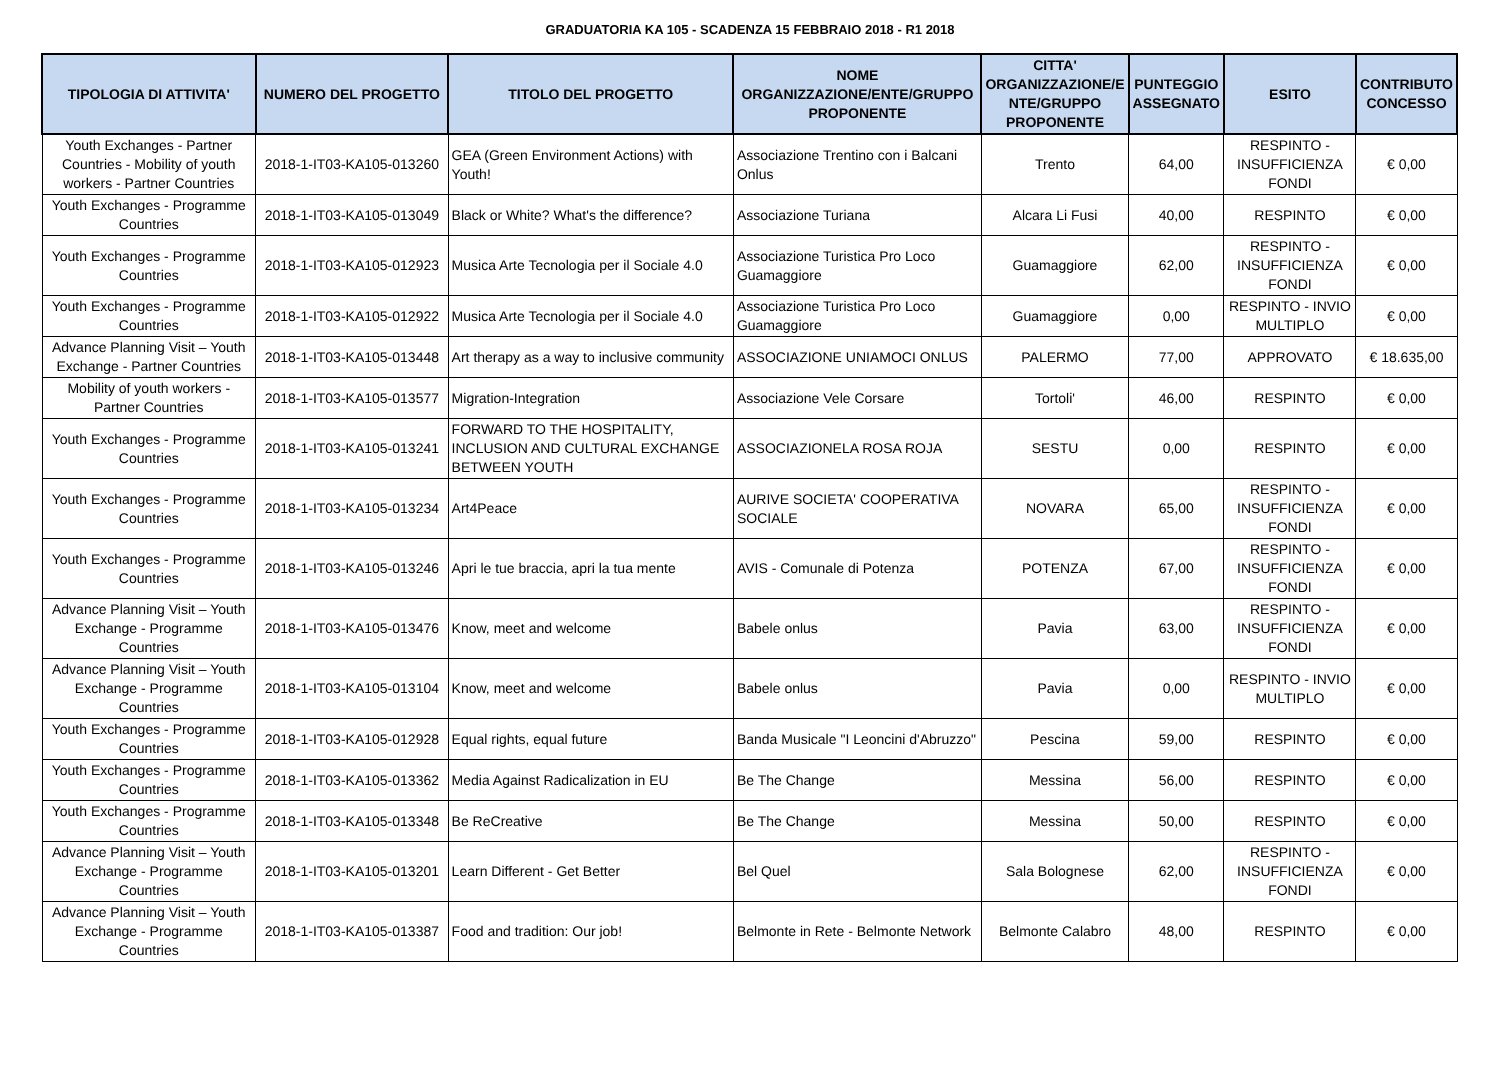GRADUATORIA KA 105 - SCADENZA 15 FEBBRAIO 2018 - R1 2018
| TIPOLOGIA DI ATTIVITA' | NUMERO DEL PROGETTO | TITOLO DEL PROGETTO | NOME ORGANIZZAZIONE/ENTE/GRUPPO PROPONENTE | CITTA' ORGANIZZAZIONE/E NTE/GRUPPO PROPONENTE | PUNTEGGIO ASSEGNATO | ESITO | CONTRIBUTO CONCESSO |
| --- | --- | --- | --- | --- | --- | --- | --- |
| Youth Exchanges - Partner Countries - Mobility of youth workers - Partner Countries | 2018-1-IT03-KA105-013260 | GEA (Green Environment Actions) with Youth! | Associazione Trentino con i Balcani Onlus | Trento | 64,00 | RESPINTO - INSUFFICIENZA FONDI | € 0,00 |
| Youth Exchanges - Programme Countries | 2018-1-IT03-KA105-013049 | Black or White? What's the difference? | Associazione Turiana | Alcara Li Fusi | 40,00 | RESPINTO | € 0,00 |
| Youth Exchanges - Programme Countries | 2018-1-IT03-KA105-012923 | Musica Arte Tecnologia per il Sociale 4.0 | Associazione Turistica Pro Loco Guamaggiore | Guamaggiore | 62,00 | RESPINTO - INSUFFICIENZA FONDI | € 0,00 |
| Youth Exchanges - Programme Countries | 2018-1-IT03-KA105-012922 | Musica Arte Tecnologia per il Sociale 4.0 | Associazione Turistica Pro Loco Guamaggiore | Guamaggiore | 0,00 | RESPINTO - INVIO MULTIPLO | € 0,00 |
| Advance Planning Visit – Youth Exchange - Partner Countries | 2018-1-IT03-KA105-013448 | Art therapy as a way to inclusive community | ASSOCIAZIONE UNIAMOCI ONLUS | PALERMO | 77,00 | APPROVATO | € 18.635,00 |
| Mobility of youth workers - Partner Countries | 2018-1-IT03-KA105-013577 | Migration-Integration | Associazione Vele Corsare | Tortoli' | 46,00 | RESPINTO | € 0,00 |
| Youth Exchanges - Programme Countries | 2018-1-IT03-KA105-013241 | FORWARD TO THE HOSPITALITY, INCLUSION AND CULTURAL EXCHANGE BETWEEN YOUTH | ASSOCIAZIONELA ROSA ROJA | SESTU | 0,00 | RESPINTO | € 0,00 |
| Youth Exchanges - Programme Countries | 2018-1-IT03-KA105-013234 | Art4Peace | AURIVE SOCIETA' COOPERATIVA SOCIALE | NOVARA | 65,00 | RESPINTO - INSUFFICIENZA FONDI | € 0,00 |
| Youth Exchanges - Programme Countries | 2018-1-IT03-KA105-013246 | Apri le tue braccia, apri la tua mente | AVIS - Comunale di Potenza | POTENZA | 67,00 | RESPINTO - INSUFFICIENZA FONDI | € 0,00 |
| Advance Planning Visit – Youth Exchange - Programme Countries | 2018-1-IT03-KA105-013476 | Know, meet and welcome | Babele onlus | Pavia | 63,00 | RESPINTO - INSUFFICIENZA FONDI | € 0,00 |
| Advance Planning Visit – Youth Exchange - Programme Countries | 2018-1-IT03-KA105-013104 | Know, meet and welcome | Babele onlus | Pavia | 0,00 | RESPINTO - INVIO MULTIPLO | € 0,00 |
| Youth Exchanges - Programme Countries | 2018-1-IT03-KA105-012928 | Equal rights, equal future | Banda Musicale "I Leoncini d'Abruzzo" | Pescina | 59,00 | RESPINTO | € 0,00 |
| Youth Exchanges - Programme Countries | 2018-1-IT03-KA105-013362 | Media Against Radicalization in EU | Be The Change | Messina | 56,00 | RESPINTO | € 0,00 |
| Youth Exchanges - Programme Countries | 2018-1-IT03-KA105-013348 | Be ReCreative | Be The Change | Messina | 50,00 | RESPINTO | € 0,00 |
| Advance Planning Visit – Youth Exchange - Programme Countries | 2018-1-IT03-KA105-013201 | Learn Different - Get Better | Bel Quel | Sala Bolognese | 62,00 | RESPINTO - INSUFFICIENZA FONDI | € 0,00 |
| Advance Planning Visit – Youth Exchange - Programme Countries | 2018-1-IT03-KA105-013387 | Food and tradition: Our job! | Belmonte in Rete - Belmonte Network | Belmonte Calabro | 48,00 | RESPINTO | € 0,00 |